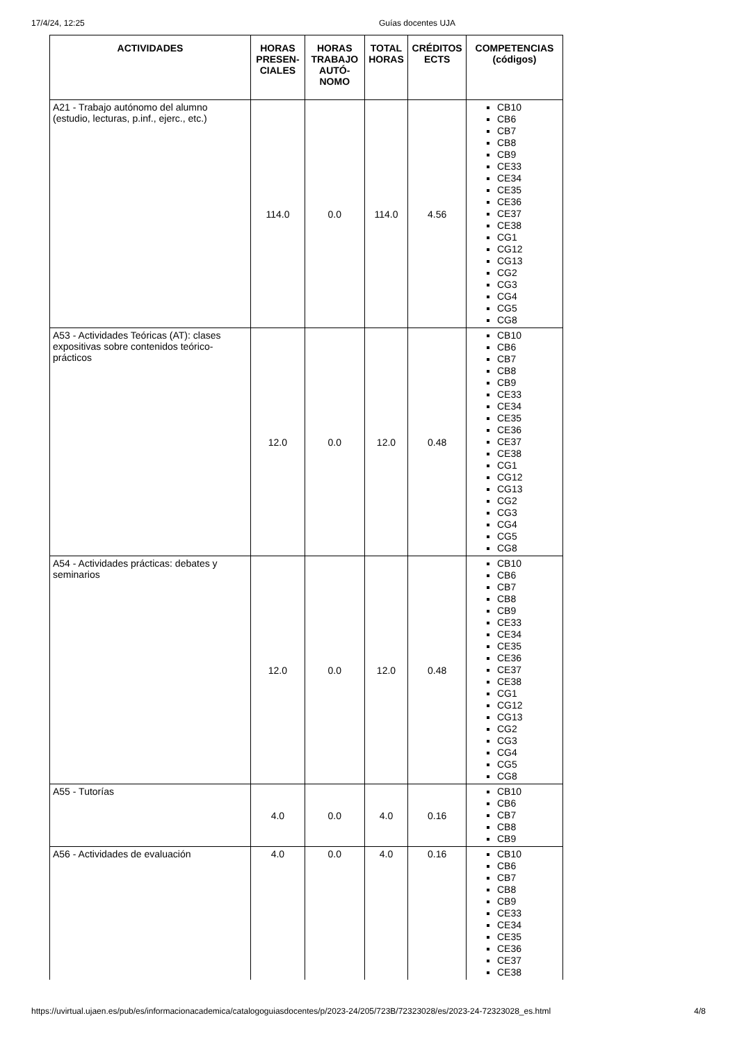17/4/24, 12:25 Guías docentes UJA
| ACTIVIDADES | HORAS PRESEN-CIALES | HORAS TRABAJO AUTÓ-NOMO | TOTAL HORAS | CRÉDITOS ECTS | COMPETENCIAS (códigos) |
| --- | --- | --- | --- | --- | --- |
| A21 - Trabajo autónomo del alumno (estudio, lecturas, p.inf., ejerc., etc.) | 114.0 | 0.0 | 114.0 | 4.56 | CB10 CB6 CB7 CB8 CB9 CE33 CE34 CE35 CE36 CE37 CE38 CG1 CG12 CG13 CG2 CG3 CG4 CG5 CG8 |
| A53 - Actividades Teóricas (AT): clases expositivas sobre contenidos teórico-prácticos | 12.0 | 0.0 | 12.0 | 0.48 | CB10 CB6 CB7 CB8 CB9 CE33 CE34 CE35 CE36 CE37 CE38 CG1 CG12 CG13 CG2 CG3 CG4 CG5 CG8 |
| A54 - Actividades prácticas: debates y seminarios | 12.0 | 0.0 | 12.0 | 0.48 | CB10 CB6 CB7 CB8 CB9 CE33 CE34 CE35 CE36 CE37 CE38 CG1 CG12 CG13 CG2 CG3 CG4 CG5 CG8 |
| A55 - Tutorías | 4.0 | 0.0 | 4.0 | 0.16 | CB10 CB6 CB7 CB8 CB9 |
| A56 - Actividades de evaluación | 4.0 | 0.0 | 4.0 | 0.16 | CB10 CB6 CB7 CB8 CB9 CE33 CE34 CE35 CE36 CE37 CE38 |
https://uvirtual.ujaen.es/pub/es/informacionacademica/catalogoguiasdocentes/p/2023-24/205/723B/72323028/es/2023-24-72323028_es.html 4/8